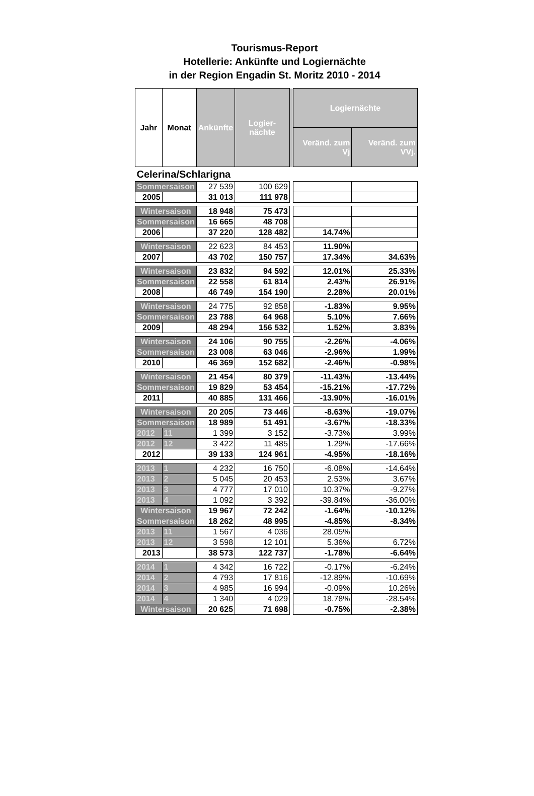Tourismus-Report
Hotellerie: Ankünfte und Logiernächte
in der Region Engadin St. Moritz 2010 - 2014
| Jahr | Monat | Ankünfte | Logier-nächte | | Logiernächte | |
| --- | --- | --- | --- | --- | --- | --- |
| | | | | | Veränd. zum Vj | Veränd. zum VVj. |
| Celerina/Schlarigna | | | | | | |
| Sommersaison | | 27 539 | 100 629 | | | |
| 2005 | | 31 013 | 111 978 | | | |
| Wintersaison | | 18 948 | 75 473 | | | |
| Sommersaison | | 16 665 | 48 708 | | | |
| 2006 | | 37 220 | 128 482 | | 14.74% | |
| Wintersaison | | 22 623 | 84 453 | | 11.90% | |
| 2007 | | 43 702 | 150 757 | | 17.34% | 34.63% |
| Wintersaison | | 23 832 | 94 592 | | 12.01% | 25.33% |
| Sommersaison | | 22 558 | 61 814 | | 2.43% | 26.91% |
| 2008 | | 46 749 | 154 190 | | 2.28% | 20.01% |
| Wintersaison | | 24 775 | 92 858 | | -1.83% | 9.95% |
| Sommersaison | | 23 788 | 64 968 | | 5.10% | 7.66% |
| 2009 | | 48 294 | 156 532 | | 1.52% | 3.83% |
| Wintersaison | | 24 106 | 90 755 | | -2.26% | -4.06% |
| Sommersaison | | 23 008 | 63 046 | | -2.96% | 1.99% |
| 2010 | | 46 369 | 152 682 | | -2.46% | -0.98% |
| Wintersaison | | 21 454 | 80 379 | | -11.43% | -13.44% |
| Sommersaison | | 19 829 | 53 454 | | -15.21% | -17.72% |
| 2011 | | 40 885 | 131 466 | | -13.90% | -16.01% |
| Wintersaison | | 20 205 | 73 446 | | -8.63% | -19.07% |
| Sommersaison | | 18 989 | 51 491 | | -3.67% | -18.33% |
| 2012 | 11 | 1 399 | 3 152 | | -3.73% | 3.99% |
| 2012 | 12 | 3 422 | 11 485 | | 1.29% | -17.66% |
| 2012 | | 39 133 | 124 961 | | -4.95% | -18.16% |
| 2013 | 1 | 4 232 | 16 750 | | -6.08% | -14.64% |
| 2013 | 2 | 5 045 | 20 453 | | 2.53% | 3.67% |
| 2013 | 3 | 4 777 | 17 010 | | 10.37% | -9.27% |
| 2013 | 4 | 1 092 | 3 392 | | -39.84% | -36.00% |
| Wintersaison | | 19 967 | 72 242 | | -1.64% | -10.12% |
| Sommersaison | | 18 262 | 48 995 | | -4.85% | -8.34% |
| 2013 | 11 | 1 567 | 4 036 | | 28.05% | |
| 2013 | 12 | 3 598 | 12 101 | | 5.36% | 6.72% |
| 2013 | | 38 573 | 122 737 | | -1.78% | -6.64% |
| 2014 | 1 | 4 342 | 16 722 | | -0.17% | -6.24% |
| 2014 | 2 | 4 793 | 17 816 | | -12.89% | -10.69% |
| 2014 | 3 | 4 985 | 16 994 | | -0.09% | 10.26% |
| 2014 | 4 | 1 340 | 4 029 | | 18.78% | -28.54% |
| Wintersaison | | 20 625 | 71 698 | | -0.75% | -2.38% |